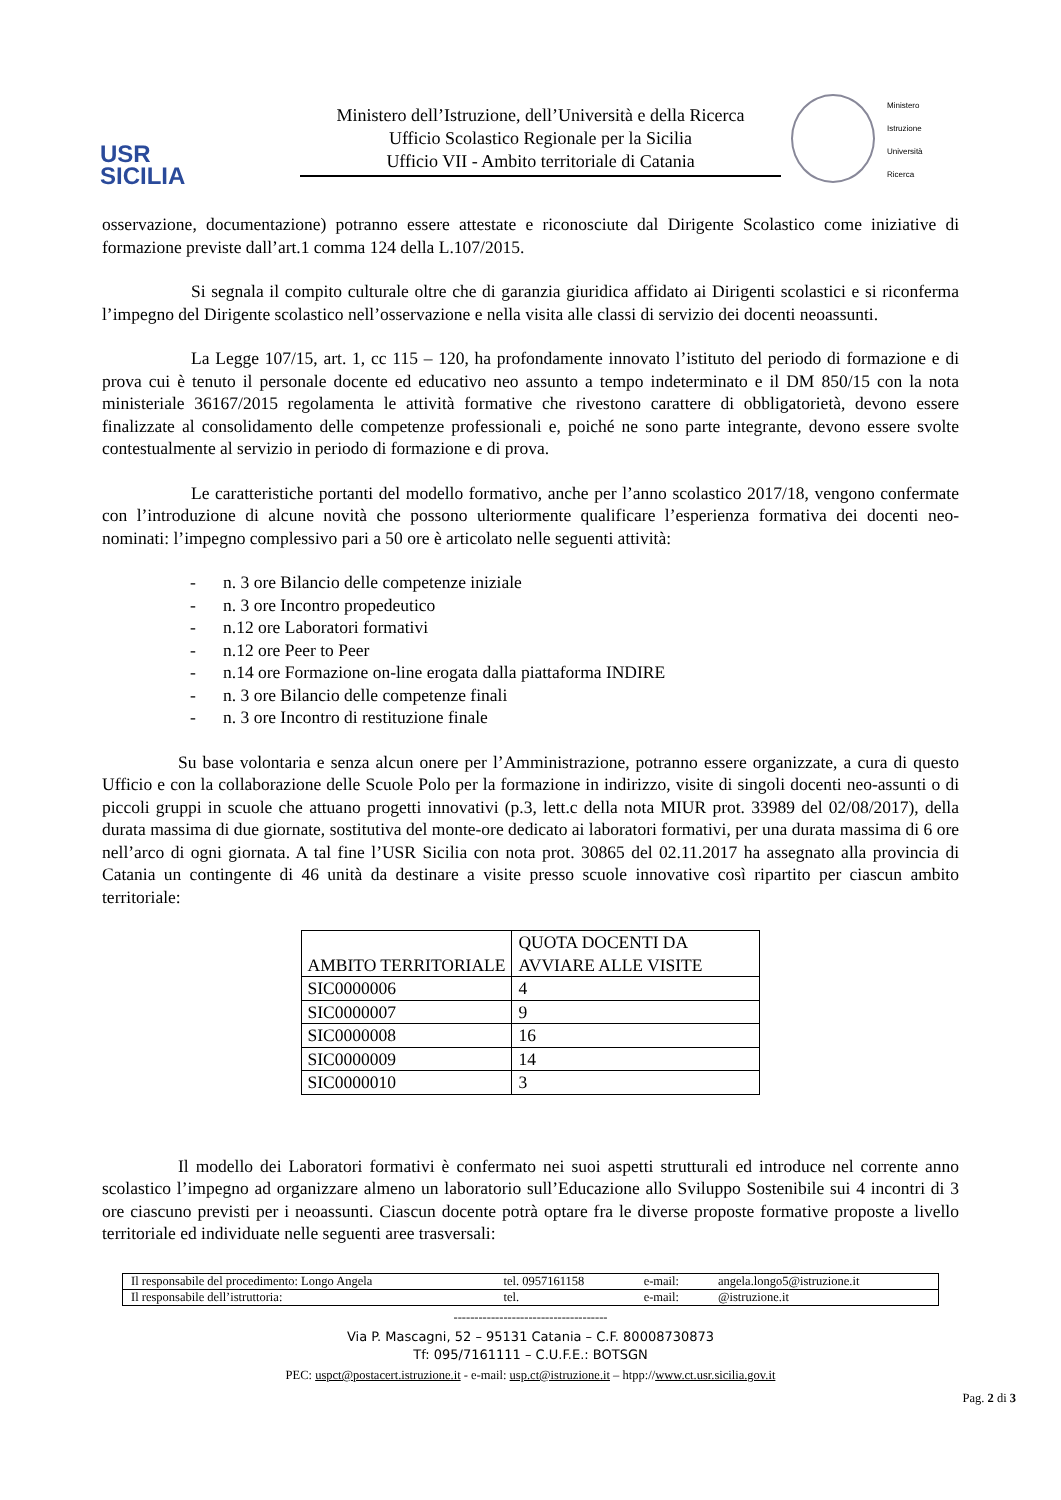USR
SICILIA
Ministero dell’Istruzione, dell’Università e della Ricerca
Ufficio Scolastico Regionale per la Sicilia
Ufficio VII - Ambito territoriale di Catania
Ministero
Istruzione
Università
Ricerca
osservazione, documentazione) potranno essere attestate e riconosciute dal Dirigente Scolastico come iniziative di formazione previste dall’art.1 comma 124 della L.107/2015.
Si segnala il compito culturale oltre che di garanzia giuridica affidato ai Dirigenti scolastici e si riconferma l’impegno del Dirigente scolastico nell’osservazione e nella visita alle classi di servizio dei docenti neoassunti.
La Legge 107/15, art. 1, cc 115 – 120, ha profondamente innovato l’istituto del periodo di formazione e di prova cui è tenuto il personale docente ed educativo neo assunto a tempo indeterminato e il DM 850/15 con la nota ministeriale 36167/2015 regolamenta le attività formative che rivestono carattere di obbligatorietà, devono essere finalizzate al consolidamento delle competenze professionali e, poiché ne sono parte integrante, devono essere svolte contestualmente al servizio in periodo di formazione e di prova.
Le caratteristiche portanti del modello formativo, anche per l’anno scolastico 2017/18, vengono confermate con l’introduzione di alcune novità che possono ulteriormente qualificare l’esperienza formativa dei docenti neo-nominati: l’impegno complessivo pari a 50 ore è articolato nelle seguenti attività:
- n. 3 ore Bilancio delle competenze iniziale
- n. 3 ore Incontro propedeutico
- n.12 ore Laboratori formativi
- n.12 ore Peer to Peer
- n.14 ore Formazione on-line erogata dalla piattaforma INDIRE
- n. 3 ore Bilancio delle competenze finali
- n. 3 ore Incontro di restituzione finale
Su base volontaria e senza alcun onere per l’Amministrazione, potranno essere organizzate, a cura di questo Ufficio e con la collaborazione delle Scuole Polo per la formazione in indirizzo, visite di singoli docenti neo-assunti o di piccoli gruppi in scuole che attuano progetti innovativi (p.3, lett.c della nota MIUR prot. 33989 del 02/08/2017), della durata massima di due giornate, sostitutiva del monte-ore dedicato ai laboratori formativi, per una durata massima di 6 ore nell’arco di ogni giornata. A tal fine l’USR Sicilia con nota prot. 30865 del 02.11.2017 ha assegnato alla provincia di Catania un contingente di 46 unità da destinare a visite presso scuole innovative così ripartito per ciascun ambito territoriale:
| AMBITO TERRITORIALE | QUOTA DOCENTI DA AVVIARE ALLE VISITE |
| --- | --- |
| SIC0000006 | 4 |
| SIC0000007 | 9 |
| SIC0000008 | 16 |
| SIC0000009 | 14 |
| SIC0000010 | 3 |
Il modello dei Laboratori formativi è confermato nei suoi aspetti strutturali ed introduce nel corrente anno scolastico l’impegno ad organizzare almeno un laboratorio sull’Educazione allo Sviluppo Sostenibile sui 4 incontri di 3 ore ciascuno previsti per i neoassunti. Ciascun docente potrà optare fra le diverse proposte formative proposte a livello territoriale ed individuate nelle seguenti aree trasversali:
| Il responsabile del procedimento: Longo Angela | tel. 0957161158 | e-mail: | angela.longo5@istruzione.it |
| Il responsabile dell’istruttoria: | tel. | e-mail: | @istruzione.it |
-------------------------------------
Via P. Mascagni, 52 – 95131 Catania – C.F. 80008730873
Tf: 095/7161111 – C.U.F.E.: BOTSGN
PEC: uspct@postacert.istruzione.it - e-mail: usp.ct@istruzione.it – htpp://www.ct.usr.sicilia.gov.it
Pag. 2 di 3